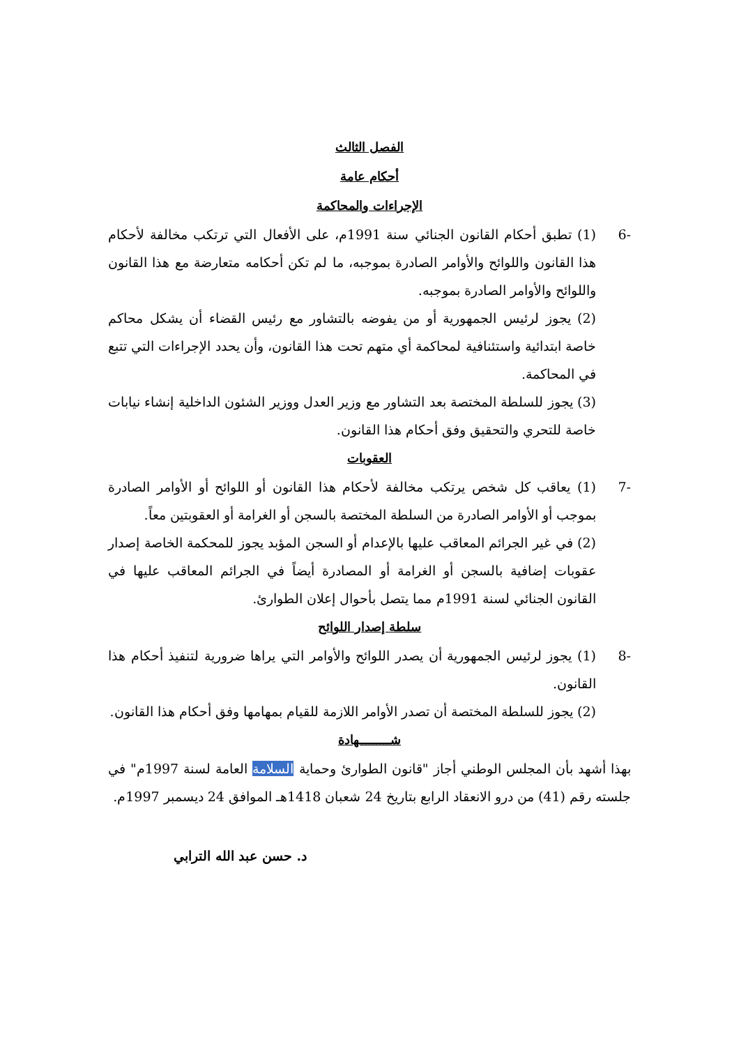الفصل الثالث
أحكام عامة
الإجراءات والمحاكمة
-6 (1) تطبق أحكام القانون الجنائي سنة 1991م، على الأفعال التي ترتكب مخالفة لأحكام هذا القانون واللوائح والأوامر الصادرة بموجبه، ما لم تكن أحكامه متعارضة مع هذا القانون واللوائح والأوامر الصادرة بموجبه.
(2) يجوز لرئيس الجمهورية أو من يفوضه بالتشاور مع رئيس القضاء أن يشكل محاكم خاصة ابتدائية واستئنافية لمحاكمة أي متهم تحت هذا القانون، وأن يحدد الإجراءات التي تتبع في المحاكمة.
(3) يجوز للسلطة المختصة بعد التشاور مع وزير العدل ووزير الشئون الداخلية إنشاء نيابات خاصة للتحري والتحقيق وفق أحكام هذا القانون.
العقوبات
-7 (1) يعاقب كل شخص يرتكب مخالفة لأحكام هذا القانون أو اللوائح أو الأوامر الصادرة بموجب أو الأوامر الصادرة من السلطة المختصة بالسجن أو الغرامة أو العقوبتين معاً.
(2) في غير الجرائم المعاقب عليها بالإعدام أو السجن المؤبد يجوز للمحكمة الخاصة إصدار عقوبات إضافية بالسجن أو الغرامة أو المصادرة أيضاً في الجرائم المعاقب عليها في القانون الجنائي لسنة 1991م مما يتصل بأحوال إعلان الطوارئ.
سلطة إصدار اللوائح
-8 (1) يجوز لرئيس الجمهورية أن يصدر اللوائح والأوامر التي يراها ضرورية لتنفيذ أحكام هذا القانون.
(2) يجوز للسلطة المختصة أن تصدر الأوامر اللازمة للقيام بمهامها وفق أحكام هذا القانون.
شـــــــــهادة
بهذا أشهد بأن المجلس الوطني أجاز "قانون الطوارئ وحماية السلامة العامة لسنة 1997م" في جلسته رقم (41) من درو الانعقاد الرابع بتاريخ 24 شعبان 1418هـ الموافق 24 ديسمبر 1997م.
د. حسن عبد الله الترابي